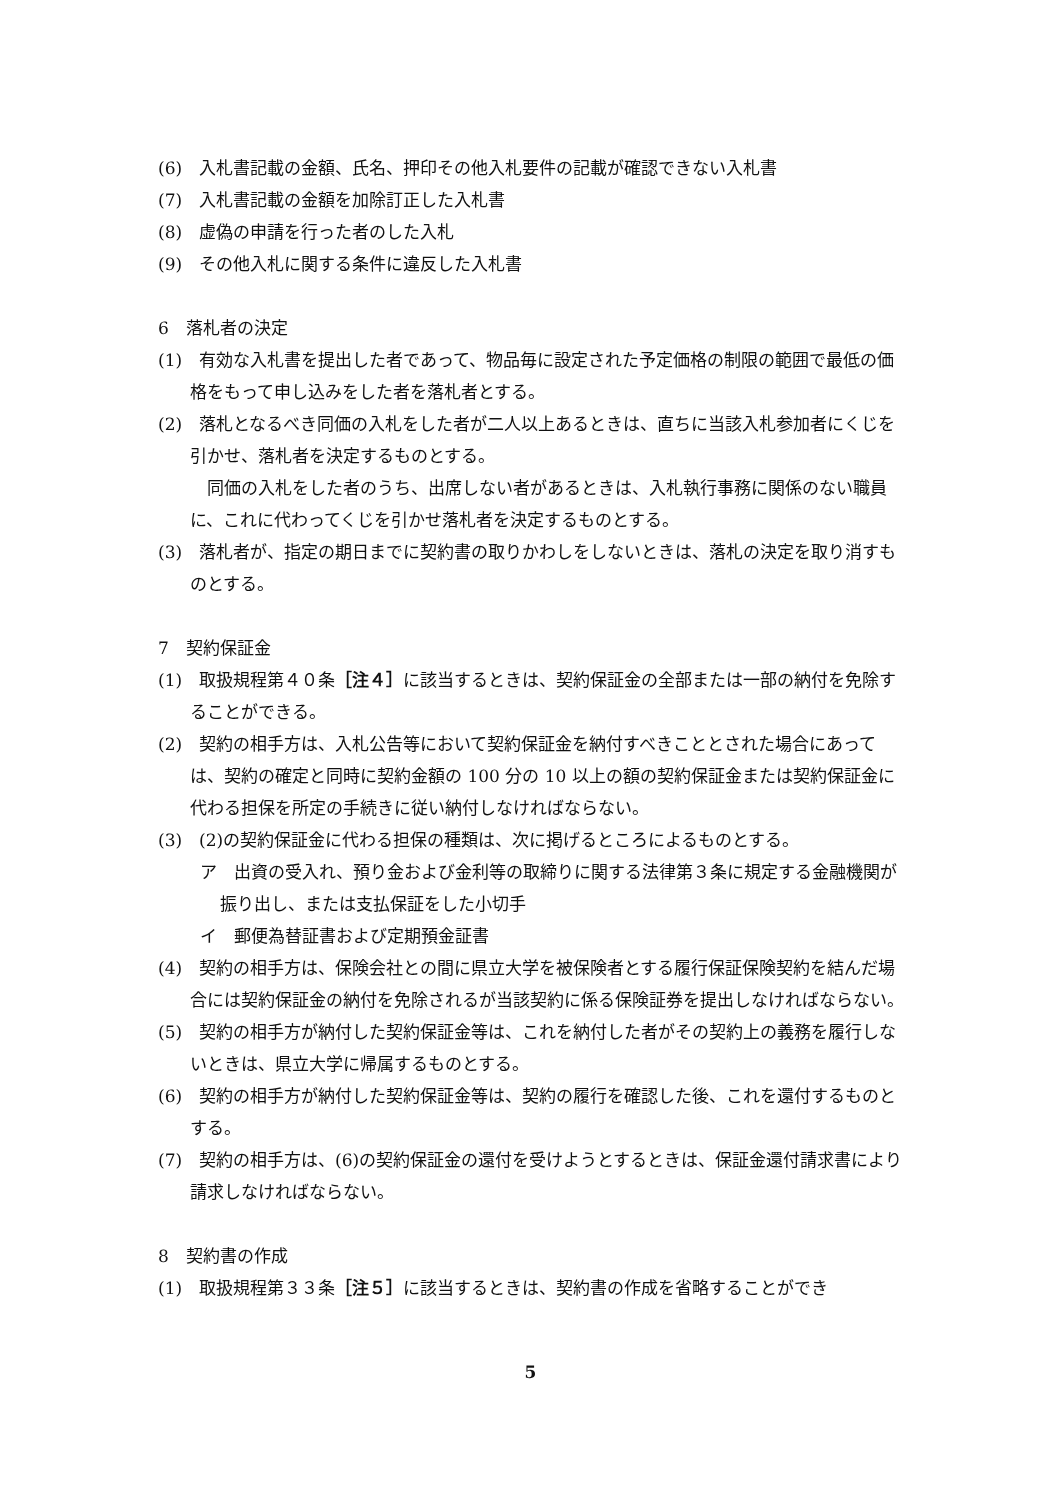(6)　入札書記載の金額、氏名、押印その他入札要件の記載が確認できない入札書
(7)　入札書記載の金額を加除訂正した入札書
(8)　虚偽の申請を行った者のした入札
(9)　その他入札に関する条件に違反した入札書
6　落札者の決定
(1)　有効な入札書を提出した者であって、物品毎に設定された予定価格の制限の範囲で最低の価格をもって申し込みをした者を落札者とする。
(2)　落札となるべき同価の入札をした者が二人以上あるときは、直ちに当該入札参加者にくじを引かせ、落札者を決定するものとする。
　同価の入札をした者のうち、出席しない者があるときは、入札執行事務に関係のない職員に、これに代わってくじを引かせ落札者を決定するものとする。
(3)　落札者が、指定の期日までに契約書の取りかわしをしないときは、落札の決定を取り消すものとする。
7　契約保証金
(1)　取扱規程第４０条［注４］に該当するときは、契約保証金の全部または一部の納付を免除することができる。
(2)　契約の相手方は、入札公告等において契約保証金を納付すべきこととされた場合にあっては、契約の確定と同時に契約金額の 100 分の 10 以上の額の契約保証金または契約保証金に代わる担保を所定の手続きに従い納付しなければならない。
(3)　(2)の契約保証金に代わる担保の種類は、次に掲げるところによるものとする。
ア　出資の受入れ、預り金および金利等の取締りに関する法律第３条に規定する金融機関が振り出し、または支払保証をした小切手
イ　郵便為替証書および定期預金証書
(4)　契約の相手方は、保険会社との間に県立大学を被保険者とする履行保証保険契約を結んだ場合には契約保証金の納付を免除されるが当該契約に係る保険証券を提出しなければならない。
(5)　契約の相手方が納付した契約保証金等は、これを納付した者がその契約上の義務を履行しないときは、県立大学に帰属するものとする。
(6)　契約の相手方が納付した契約保証金等は、契約の履行を確認した後、これを還付するものとする。
(7)　契約の相手方は、(6)の契約保証金の還付を受けようとするときは、保証金還付請求書により請求しなければならない。
8　契約書の作成
(1)　取扱規程第３３条［注５］に該当するときは、契約書の作成を省略することができ
5